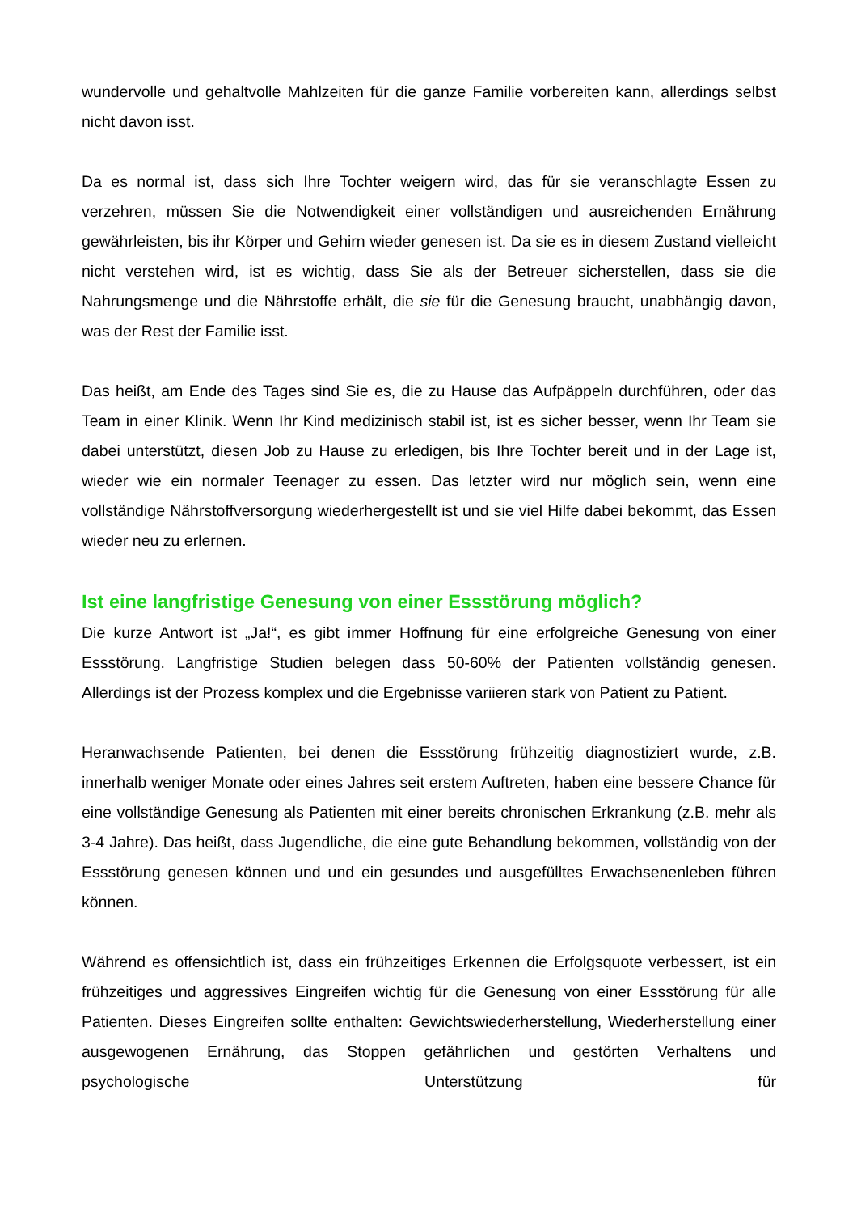wundervolle und gehaltvolle Mahlzeiten für die ganze Familie vorbereiten kann, allerdings selbst nicht davon isst.
Da es normal ist, dass sich Ihre Tochter weigern wird, das für sie veranschlagte Essen zu verzehren, müssen Sie die Notwendigkeit einer vollständigen und ausreichenden Ernährung gewährleisten, bis ihr Körper und Gehirn wieder genesen ist. Da sie es in diesem Zustand vielleicht nicht verstehen wird, ist es wichtig, dass Sie als der Betreuer sicherstellen, dass sie die Nahrungsmenge und die Nährstoffe erhält, die sie für die Genesung braucht, unabhängig davon, was der Rest der Familie isst.
Das heißt, am Ende des Tages sind Sie es, die zu Hause das Aufpäppeln durchführen, oder das Team in einer Klinik. Wenn Ihr Kind medizinisch stabil ist, ist es sicher besser, wenn Ihr Team sie dabei unterstützt, diesen Job zu Hause zu erledigen, bis Ihre Tochter bereit und in der Lage ist, wieder wie ein normaler Teenager zu essen. Das letzter wird nur möglich sein, wenn eine vollständige Nährstoffversorgung wiederhergestellt ist und sie viel Hilfe dabei bekommt, das Essen wieder neu zu erlernen.
Ist eine langfristige Genesung von einer Essstörung möglich?
Die kurze Antwort ist „Ja!“, es gibt immer Hoffnung für eine erfolgreiche Genesung von einer Essstörung. Langfristige Studien belegen dass 50-60% der Patienten vollständig genesen. Allerdings ist der Prozess komplex und die Ergebnisse variieren stark von Patient zu Patient.
Heranwachsende Patienten, bei denen die Essstörung frühzeitig diagnostiziert wurde, z.B. innerhalb weniger Monate oder eines Jahres seit erstem Auftreten, haben eine bessere Chance für eine vollständige Genesung als Patienten mit einer bereits chronischen Erkrankung (z.B. mehr als 3-4 Jahre). Das heißt, dass Jugendliche, die eine gute Behandlung bekommen, vollständig von der Essstörung genesen können und und ein gesundes und ausgefülltes Erwachsenenleben führen können.
Während es offensichtlich ist, dass ein frühzeitiges Erkennen die Erfolgsquote verbessert, ist ein frühzeitiges und aggressives Eingreifen wichtig für die Genesung von einer Essstörung für alle Patienten. Dieses Eingreifen sollte enthalten: Gewichtswiederherstellung, Wiederherstellung einer ausgewogenen Ernährung, das Stoppen gefährlichen und gestörten Verhaltens und psychologische Unterstützung für